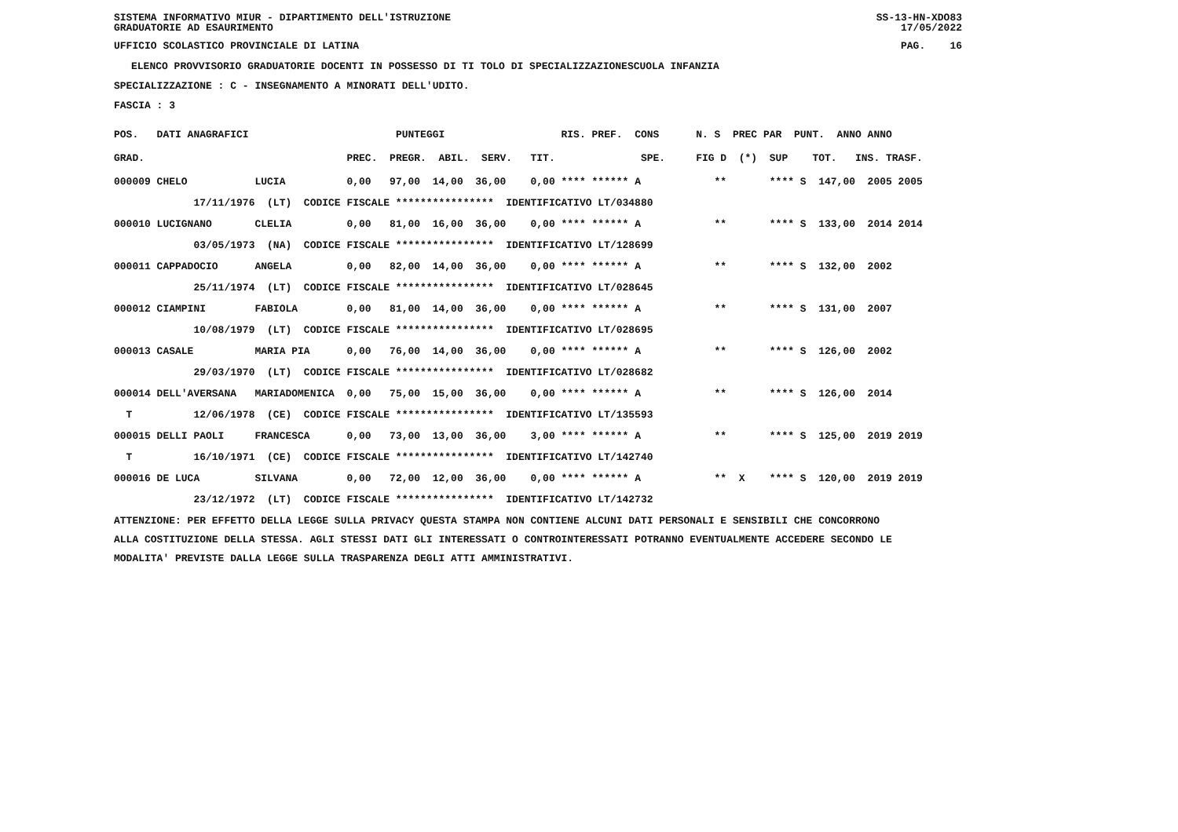SISTEMA INFORMATIVO MIUR - DIPARTIMENTO DELL'ISTRUZIONE SS-13-HN-XDO83
GRADUATORIE AD ESAURIMENTO 17/05/2022
UFFICIO SCOLASTICO PROVINCIALE DI LATINA PAG. 16
ELENCO PROVVISORIO GRADUATORIE DOCENTI IN POSSESSO DI TI TOLO DI SPECIALIZZAZIONESCUOLA INFANZIA
SPECIALIZZAZIONE : C - INSEGNAMENTO A MINORATI DELL'UDITO.
FASCIA : 3
| POS. | DATI ANAGRAFICI | | PUNTEGGI | RIS. PREF. CONS | N. S PREC PAR PUNT. ANNO ANNO |
| --- | --- | --- | --- | --- | --- |
| GRAD. | | | PREC. PREGR. ABIL. SERV. | TIT. SPE. | FIG D (*) SUP TOT. INS. TRASF. |
| 000009 | CHELO | LUCIA | 0,00 97,00 14,00 36,00 | 0,00 **** ****** A | ** **** S 147,00 2005 2005 |
| | 17/11/1976 (LT) CODICE FISCALE **************** IDENTIFICATIVO LT/034880 | | | | |
| 000010 | LUCIGNANO | CLELIA | 0,00 81,00 16,00 36,00 | 0,00 **** ****** A | ** **** S 133,00 2014 2014 |
| | 03/05/1973 (NA) CODICE FISCALE **************** IDENTIFICATIVO LT/128699 | | | | |
| 000011 | CAPPADOCIO | ANGELA | 0,00 82,00 14,00 36,00 | 0,00 **** ****** A | ** **** S 132,00 2002 |
| | 25/11/1974 (LT) CODICE FISCALE **************** IDENTIFICATIVO LT/028645 | | | | |
| 000012 | CIAMPINI | FABIOLA | 0,00 81,00 14,00 36,00 | 0,00 **** ****** A | ** **** S 131,00 2007 |
| | 10/08/1979 (LT) CODICE FISCALE **************** IDENTIFICATIVO LT/028695 | | | | |
| 000013 | CASALE | MARIA PIA | 0,00 76,00 14,00 36,00 | 0,00 **** ****** A | ** **** S 126,00 2002 |
| | 29/03/1970 (LT) CODICE FISCALE **************** IDENTIFICATIVO LT/028682 | | | | |
| 000014 | DELL'AVERSANA | MARIADOMENICA | 0,00 75,00 15,00 36,00 | 0,00 **** ****** A | ** **** S 126,00 2014 |
| T | 12/06/1978 (CE) CODICE FISCALE **************** IDENTIFICATIVO LT/135593 | | | | |
| 000015 | DELLI PAOLI | FRANCESCA | 0,00 73,00 13,00 36,00 | 3,00 **** ****** A | ** **** S 125,00 2019 2019 |
| T | 16/10/1971 (CE) CODICE FISCALE **************** IDENTIFICATIVO LT/142740 | | | | |
| 000016 | DE LUCA | SILVANA | 0,00 72,00 12,00 36,00 | 0,00 **** ****** A | ** X **** S 120,00 2019 2019 |
| | 23/12/1972 (LT) CODICE FISCALE **************** IDENTIFICATIVO LT/142732 | | | | |
ATTENZIONE: PER EFFETTO DELLA LEGGE SULLA PRIVACY QUESTA STAMPA NON CONTIENE ALCUNI DATI PERSONALI E SENSIBILI CHE CONCORRONO
ALLA COSTITUZIONE DELLA STESSA. AGLI STESSI DATI GLI INTERESSATI O CONTROINTERESSATI POTRANNO EVENTUALMENTE ACCEDERE SECONDO LE
MODALITA' PREVISTE DALLA LEGGE SULLA TRASPARENZA DEGLI ATTI AMMINISTRATIVI.